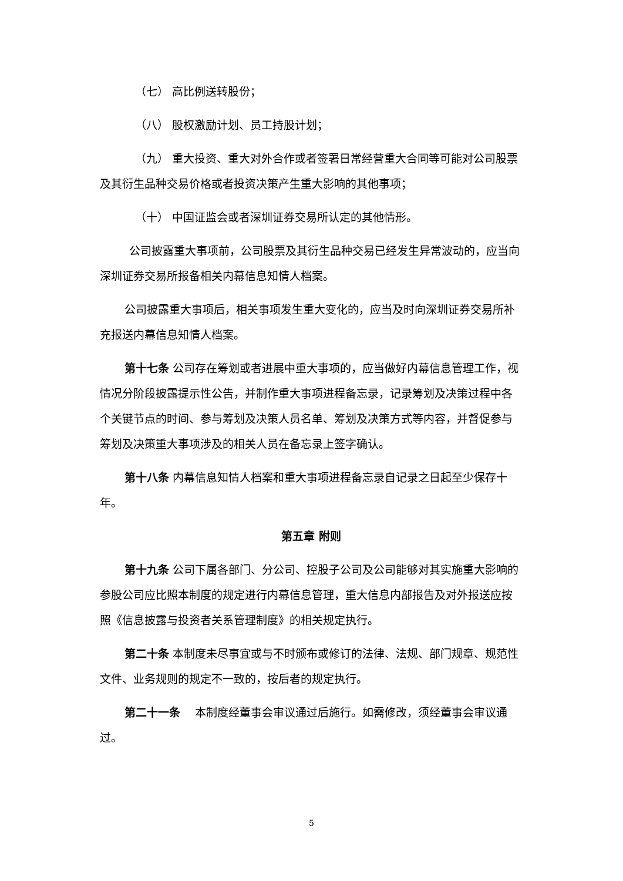（七） 高比例送转股份；
（八） 股权激励计划、员工持股计划；
（九） 重大投资、重大对外合作或者签署日常经营重大合同等可能对公司股票及其衍生品种交易价格或者投资决策产生重大影响的其他事项；
（十） 中国证监会或者深圳证券交易所认定的其他情形。
公司披露重大事项前，公司股票及其衍生品种交易已经发生异常波动的，应当向深圳证券交易所报备相关内幕信息知情人档案。
公司披露重大事项后，相关事项发生重大变化的，应当及时向深圳证券交易所补充报送内幕信息知情人档案。
第十七条 公司存在筹划或者进展中重大事项的，应当做好内幕信息管理工作，视情况分阶段披露提示性公告，并制作重大事项进程备忘录，记录筹划及决策过程中各个关键节点的时间、参与筹划及决策人员名单、筹划及决策方式等内容，并督促参与筹划及决策重大事项涉及的相关人员在备忘录上签字确认。
第十八条 内幕信息知情人档案和重大事项进程备忘录自记录之日起至少保存十年。
第五章 附则
第十九条 公司下属各部门、分公司、控股子公司及公司能够对其实施重大影响的参股公司应比照本制度的规定进行内幕信息管理，重大信息内部报告及对外报送应按照《信息披露与投资者关系管理制度》的相关规定执行。
第二十条 本制度未尽事宜或与不时颁布或修订的法律、法规、部门规章、规范性文件、业务规则的规定不一致的，按后者的规定执行。
第二十一条　 本制度经董事会审议通过后施行。如需修改，须经董事会审议通过。
5